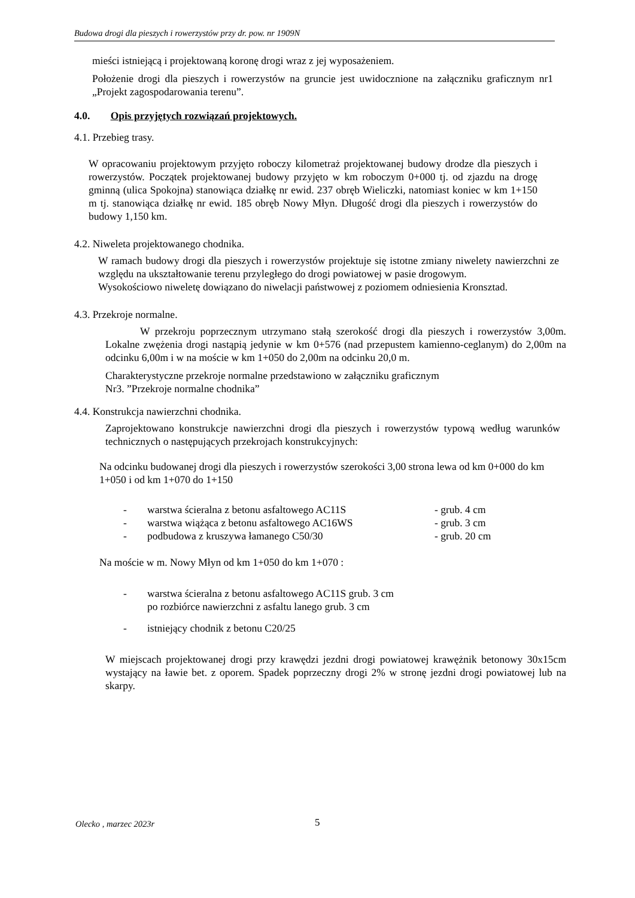Budowa drogi dla pieszych i rowerzystów przy dr. pow. nr 1909N
mieści istniejącą i projektowaną koronę drogi wraz z jej wyposażeniem.
Położenie drogi dla pieszych i rowerzystów na gruncie jest uwidocznione na załączniku graficznym nr1 „Projekt zagospodarowania terenu”.
4.0. Opis przyjętych rozwiązań projektowych.
4.1. Przebieg trasy.
W opracowaniu projektowym przyjęto roboczy kilometraż projektowanej budowy drodze dla pieszych i rowerzystów. Początek projektowanej budowy przyjęto w km roboczym 0+000 tj. od zjazdu na drogę gminną (ulica Spokojna) stanowiąca działkę nr ewid. 237 obręb Wieliczki, natomiast koniec w km 1+150 m tj. stanowiąca działkę nr ewid. 185 obręb Nowy Młyn. Długość drogi dla pieszych i rowerzystów do budowy 1,150 km.
4.2. Niweleta projektowanego chodnika.
W ramach budowy drogi dla pieszych i rowerzystów projektuje się istotne zmiany niwelety nawierzchni ze względu na ukształtowanie terenu przyległego do drogi powiatowej w pasie drogowym.
Wysokościowo niweletę dowiązano do niwelacji państwowej z poziomem odniesienia Kronsztad.
4.3. Przekroje normalne.
W przekroju poprzecznym utrzymano stałą szerokość drogi dla pieszych i rowerzystów 3,00m. Lokalne zwężenia drogi nastąpią jedynie w km 0+576 (nad przepustem kamienno-ceglanym) do 2,00m na odcinku 6,00m i w na moście w km 1+050 do 2,00m na odcinku 20,0 m.
Charakterystyczne przekroje normalne przedstawiono w załączniku graficznym
Nr3. ”Przekroje normalne chodnika”
4.4. Konstrukcja nawierzchni chodnika.
Zaprojektowano konstrukcje nawierzchni drogi dla pieszych i rowerzystów typową według warunków technicznych o następujących przekrojach konstrukcyjnych:
Na odcinku budowanej drogi dla pieszych i rowerzystów szerokości 3,00 strona lewa od km 0+000 do km 1+050 i od km 1+070 do 1+150
- warstwa ścieralna z betonu asfaltowego AC11S - grub. 4 cm
- warstwa wiążąca z betonu asfaltowego AC16WS - grub. 3 cm
- podbudowa z kruszywa łamanego C50/30 - grub. 20 cm
Na moście w m. Nowy Młyn od km 1+050 do km 1+070 :
- warstwa ścieralna z betonu asfaltowego AC11S grub. 3 cm
po rozbiórce nawierzchni z asfaltu lanego grub. 3 cm
- istniejący chodnik z betonu C20/25
W miejscach projektowanej drogi przy krawędzi jezdni drogi powiatowej krawężnik betonowy 30x15cm wystający na ławie bet. z oporem. Spadek poprzeczny drogi 2% w stronę jezdni drogi powiatowej lub na skarpy.
Olecko , marzec 2023r 5